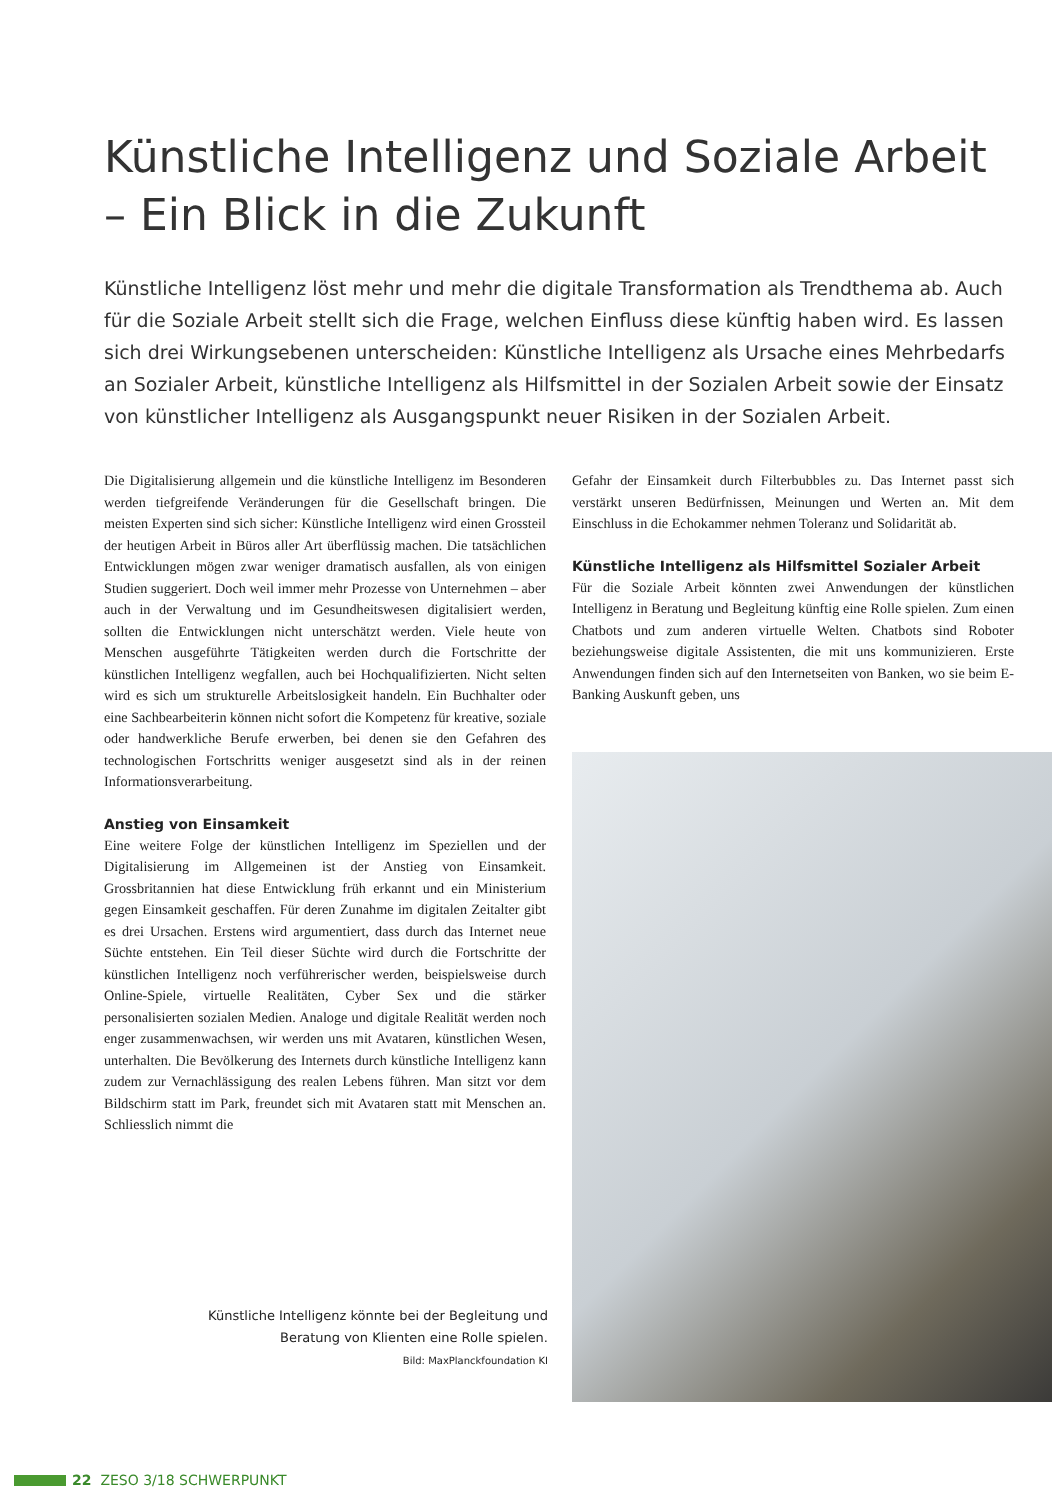Künstliche Intelligenz und Soziale Arbeit – Ein Blick in die Zukunft
Künstliche Intelligenz löst mehr und mehr die digitale Transformation als Trendthema ab. Auch für die Soziale Arbeit stellt sich die Frage, welchen Einfluss diese künftig haben wird. Es lassen sich drei Wirkungsebenen unterscheiden: Künstliche Intelligenz als Ursache eines Mehrbedarfs an Sozialer Arbeit, künstliche Intelligenz als Hilfsmittel in der Sozialen Arbeit sowie der Einsatz von künstlicher Intelligenz als Ausgangspunkt neuer Risiken in der Sozialen Arbeit.
Die Digitalisierung allgemein und die künstliche Intelligenz im Besonderen werden tiefgreifende Veränderungen für die Gesellschaft bringen. Die meisten Experten sind sich sicher: Künstliche Intelligenz wird einen Grossteil der heutigen Arbeit in Büros aller Art überflüssig machen. Die tatsächlichen Entwicklungen mögen zwar weniger dramatisch ausfallen, als von einigen Studien suggeriert. Doch weil immer mehr Prozesse von Unternehmen – aber auch in der Verwaltung und im Gesundheitswesen digitalisiert werden, sollten die Entwicklungen nicht unterschätzt werden. Viele heute von Menschen ausgeführte Tätigkeiten werden durch die Fortschritte der künstlichen Intelligenz wegfallen, auch bei Hochqualifizierten. Nicht selten wird es sich um strukturelle Arbeitslosigkeit handeln. Ein Buchhalter oder eine Sachbearbeiterin können nicht sofort die Kompetenz für kreative, soziale oder handwerkliche Berufe erwerben, bei denen sie den Gefahren des technologischen Fortschritts weniger ausgesetzt sind als in der reinen Informationsverarbeitung.
Anstieg von Einsamkeit
Eine weitere Folge der künstlichen Intelligenz im Speziellen und der Digitalisierung im Allgemeinen ist der Anstieg von Einsamkeit. Grossbritannien hat diese Entwicklung früh erkannt und ein Ministerium gegen Einsamkeit geschaffen. Für deren Zunahme im digitalen Zeitalter gibt es drei Ursachen. Erstens wird argumentiert, dass durch das Internet neue Süchte entstehen. Ein Teil dieser Süchte wird durch die Fortschritte der künstlichen Intelligenz noch verführerischer werden, beispielsweise durch Online-Spiele, virtuelle Realitäten, Cyber Sex und die stärker personalisierten sozialen Medien. Analoge und digitale Realität werden noch enger zusammenwachsen, wir werden uns mit Avataren, künstlichen Wesen, unterhalten. Die Bevölkerung des Internets durch künstliche Intelligenz kann zudem zur Vernachlässigung des realen Lebens führen. Man sitzt vor dem Bildschirm statt im Park, freundet sich mit Avataren statt mit Menschen an. Schliesslich nimmt die
Gefahr der Einsamkeit durch Filterbubbles zu. Das Internet passt sich verstärkt unseren Bedürfnissen, Meinungen und Werten an. Mit dem Einschluss in die Echokammer nehmen Toleranz und Solidarität ab.
Künstliche Intelligenz als Hilfsmittel Sozialer Arbeit
Für die Soziale Arbeit könnten zwei Anwendungen der künstlichen Intelligenz in Beratung und Begleitung künftig eine Rolle spielen. Zum einen Chatbots und zum anderen virtuelle Welten. Chatbots sind Roboter beziehungsweise digitale Assistenten, die mit uns kommunizieren. Erste Anwendungen finden sich auf den Internetseiten von Banken, wo sie beim E-Banking Auskunft geben, uns
Künstliche Intelligenz könnte bei der Begleitung und Beratung von Klienten eine Rolle spielen.
Bild: MaxPlanckfoundation KI
22 ZESO 3/18 SCHWERPUNKT